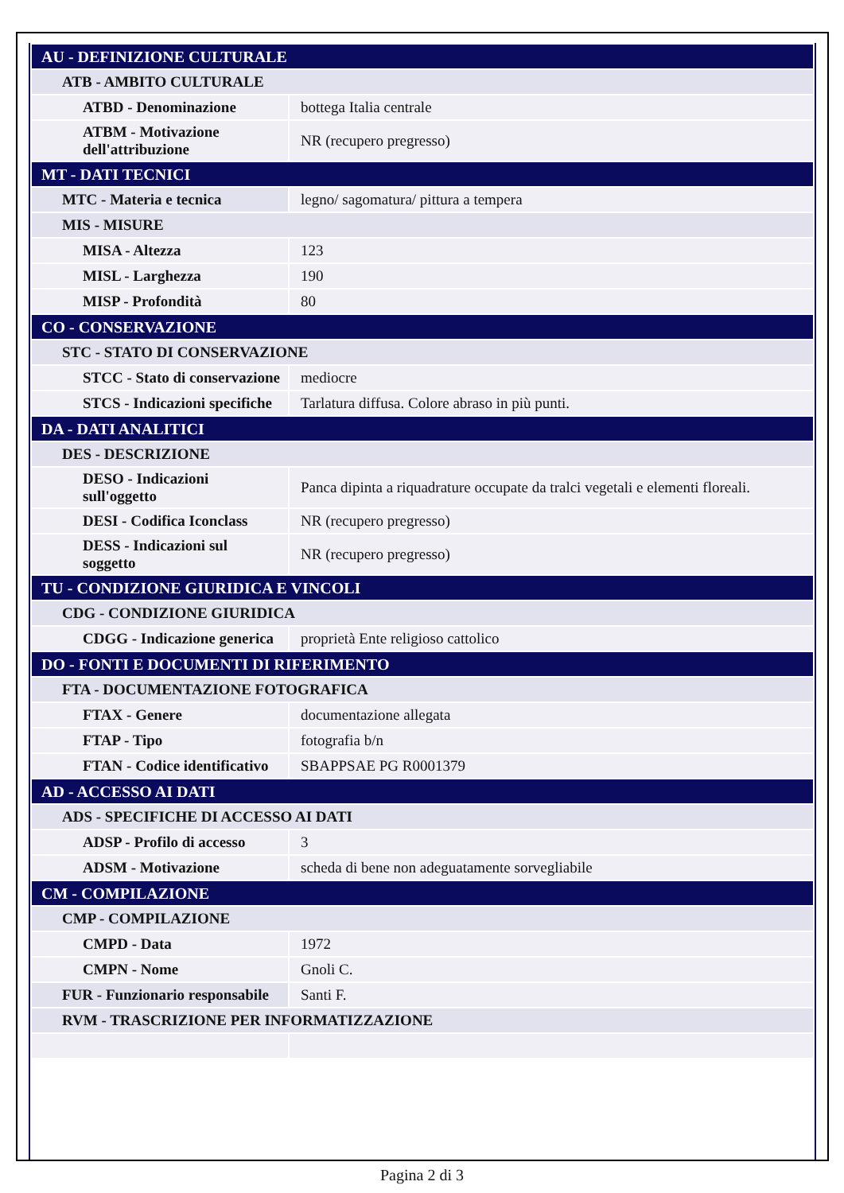| AU - DEFINIZIONE CULTURALE | |
| --- | --- |
| ATB - AMBITO CULTURALE | |
| ATBD - Denominazione | bottega Italia centrale |
| ATBM - Motivazione dell'attribuzione | NR (recupero pregresso) |
| MT - DATI TECNICI | |
| MTC - Materia e tecnica | legno/ sagomatura/ pittura a tempera |
| MIS - MISURE | |
| MISA - Altezza | 123 |
| MISL - Larghezza | 190 |
| MISP - Profondità | 80 |
| CO - CONSERVAZIONE | |
| STC - STATO DI CONSERVAZIONE | |
| STCC - Stato di conservazione | mediocre |
| STCS - Indicazioni specifiche | Tarlatura diffusa. Colore abraso in più punti. |
| DA - DATI ANALITICI | |
| DES - DESCRIZIONE | |
| DESO - Indicazioni sull'oggetto | Panca dipinta a riquadrature occupate da tralci vegetali e elementi floreali. |
| DESI - Codifica Iconclass | NR (recupero pregresso) |
| DESS - Indicazioni sul soggetto | NR (recupero pregresso) |
| TU - CONDIZIONE GIURIDICA E VINCOLI | |
| CDG - CONDIZIONE GIURIDICA | |
| CDGG - Indicazione generica | proprietà Ente religioso cattolico |
| DO - FONTI E DOCUMENTI DI RIFERIMENTO | |
| FTA - DOCUMENTAZIONE FOTOGRAFICA | |
| FTAX - Genere | documentazione allegata |
| FTAP - Tipo | fotografia b/n |
| FTAN - Codice identificativo | SBAPPSAE PG R0001379 |
| AD - ACCESSO AI DATI | |
| ADS - SPECIFICHE DI ACCESSO AI DATI | |
| ADSP - Profilo di accesso | 3 |
| ADSM - Motivazione | scheda di bene non adeguatamente sorvegliabile |
| CM - COMPILAZIONE | |
| CMP - COMPILAZIONE | |
| CMPD - Data | 1972 |
| CMPN - Nome | Gnoli C. |
| FUR - Funzionario responsabile | Santi F. |
| RVM - TRASCRIZIONE PER INFORMATIZZAZIONE | |
Pagina 2 di 3